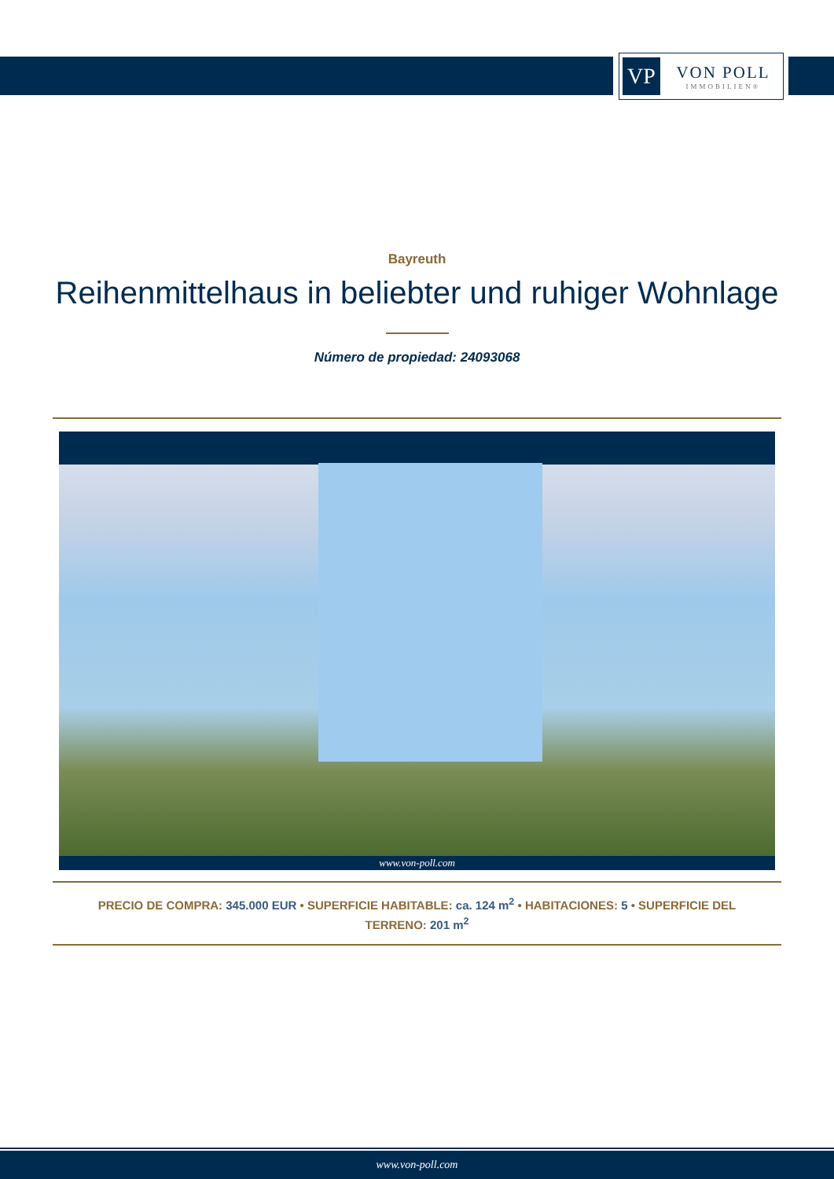VP
VON POLL
IMMOBILIEN®
Bayreuth
Reihenmittelhaus in beliebter und ruhiger Wohnlage
Número de propiedad: 24093068
www.von-poll.com
PRECIO DE COMPRA: 345.000 EUR • SUPERFICIE HABITABLE: ca. 124 m<sup>2</sup> • HABITACIONES: 5 • SUPERFICIE DEL TERRENO: 201 m<sup>2</sup>
www.von-poll.com